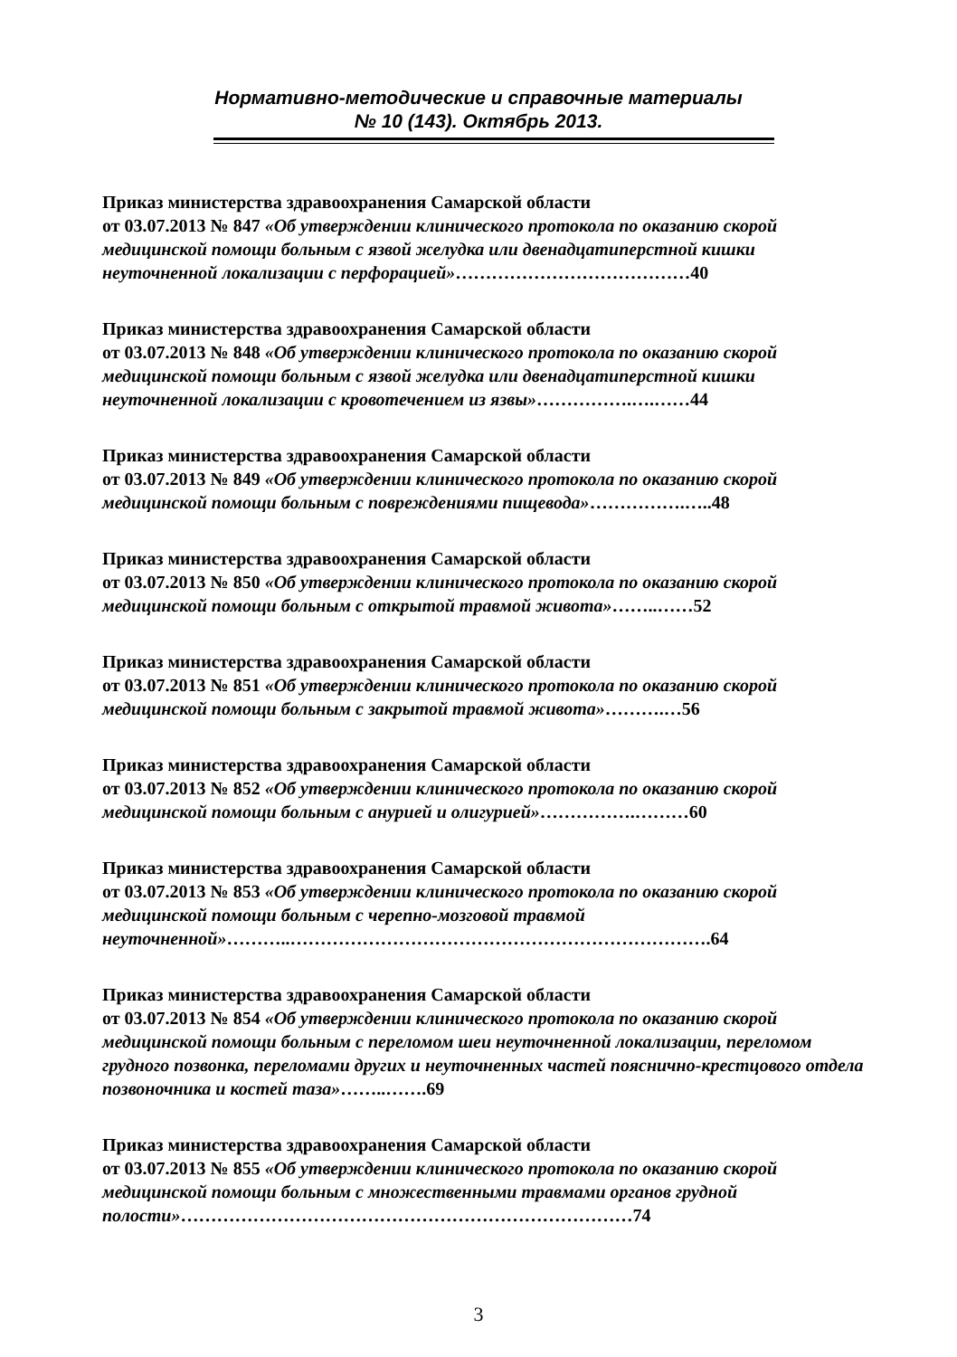Нормативно-методические и справочные материалы
№ 10 (143). Октябрь 2013.
Приказ министерства здравоохранения Самарской области
от 03.07.2013 № 847 «Об утверждении клинического протокола по оказанию скорой медицинской помощи больным с язвой желудка или двенадцатиперстной кишки неуточненной локализации с перфорацией»…………………………………40
Приказ министерства здравоохранения Самарской области
от 03.07.2013 № 848 «Об утверждении клинического протокола по оказанию скорой медицинской помощи больным с язвой желудка или двенадцатиперстной кишки неуточненной локализации с кровотечением из язвы»…………….….……44
Приказ министерства здравоохранения Самарской области
от 03.07.2013 № 849 «Об утверждении клинического протокола по оказанию скорой медицинской помощи больным с повреждениями пищевода»…………….…..48
Приказ министерства здравоохранения Самарской области
от 03.07.2013 № 850 «Об утверждении клинического протокола по оказанию скорой медицинской помощи больным с открытой травмой живота»……..……52
Приказ министерства здравоохранения Самарской области
от 03.07.2013 № 851 «Об утверждении клинического протокола по оказанию скорой медицинской помощи больным с закрытой травмой живота»……….…56
Приказ министерства здравоохранения Самарской области
от 03.07.2013 № 852 «Об утверждении клинического протокола по оказанию скорой медицинской помощи больным с анурией и олигурией»…………….………60
Приказ министерства здравоохранения Самарской области
от 03.07.2013 № 853 «Об утверждении клинического протокола по оказанию скорой медицинской помощи больным с черепно-мозговой травмой неуточненной»………..…………………………………………………………….64
Приказ министерства здравоохранения Самарской области
от 03.07.2013 № 854 «Об утверждении клинического протокола по оказанию скорой медицинской помощи больным с переломом шеи неуточненной локализации, переломом грудного позвонка, переломами других и неуточненных частей пояснично-крестцового отдела позвоночника и костей таза»……..…….69
Приказ министерства здравоохранения Самарской области
от 03.07.2013 № 855 «Об утверждении клинического протокола по оказанию скорой медицинской помощи больным с множественными травмами органов грудной полости»…………………………………………………………………74
3